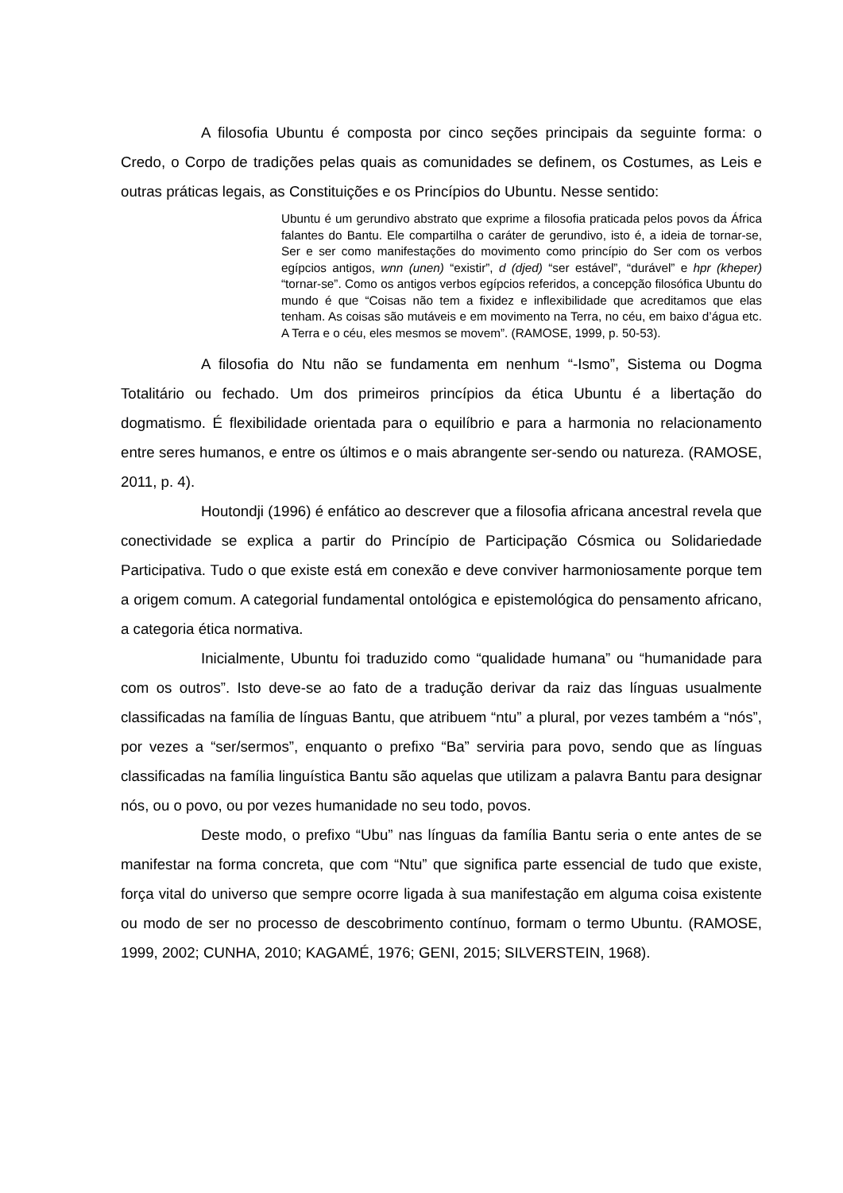A filosofia Ubuntu é composta por cinco seções principais da seguinte forma: o Credo, o Corpo de tradições pelas quais as comunidades se definem, os Costumes, as Leis e outras práticas legais, as Constituições e os Princípios do Ubuntu. Nesse sentido:
Ubuntu é um gerundivo abstrato que exprime a filosofia praticada pelos povos da África falantes do Bantu. Ele compartilha o caráter de gerundivo, isto é, a ideia de tornar-se, Ser e ser como manifestações do movimento como princípio do Ser com os verbos egípcios antigos, wnn (unen) “existir”, d (djed) “ser estável”, “durável” e hpr (kheper) “tornar-se”. Como os antigos verbos egípcios referidos, a concepção filosófica Ubuntu do mundo é que “Coisas não tem a fixidez e inflexibilidade que acreditamos que elas tenham. As coisas são mutáveis e em movimento na Terra, no céu, em baixo d’água etc. A Terra e o céu, eles mesmos se movem”. (RAMOSE, 1999, p. 50-53).
A filosofia do Ntu não se fundamenta em nenhum “-Ismo”, Sistema ou Dogma Totalitário ou fechado. Um dos primeiros princípios da ética Ubuntu é a libertação do dogmatismo. É flexibilidade orientada para o equilíbrio e para a harmonia no relacionamento entre seres humanos, e entre os últimos e o mais abrangente ser-sendo ou natureza. (RAMOSE, 2011, p. 4).
Houtondji (1996) é enfático ao descrever que a filosofia africana ancestral revela que conectividade se explica a partir do Princípio de Participação Cósmica ou Solidariedade Participativa. Tudo o que existe está em conexão e deve conviver harmoniosamente porque tem a origem comum. A categorial fundamental ontológica e epistemológica do pensamento africano, a categoria ética normativa.
Inicialmente, Ubuntu foi traduzido como “qualidade humana” ou “humanidade para com os outros”. Isto deve-se ao fato de a tradução derivar da raiz das línguas usualmente classificadas na família de línguas Bantu, que atribuem “ntu” a plural, por vezes também a “nós”, por vezes a “ser/sermos”, enquanto o prefixo “Ba” serviria para povo, sendo que as línguas classificadas na família linguística Bantu são aquelas que utilizam a palavra Bantu para designar nós, ou o povo, ou por vezes humanidade no seu todo, povos.
Deste modo, o prefixo “Ubu” nas línguas da família Bantu seria o ente antes de se manifestar na forma concreta, que com “Ntu” que significa parte essencial de tudo que existe, força vital do universo que sempre ocorre ligada à sua manifestação em alguma coisa existente ou modo de ser no processo de descobrimento contínuo, formam o termo Ubuntu. (RAMOSE, 1999, 2002; CUNHA, 2010; KAGAMÉ, 1976; GENI, 2015; SILVERSTEIN, 1968).